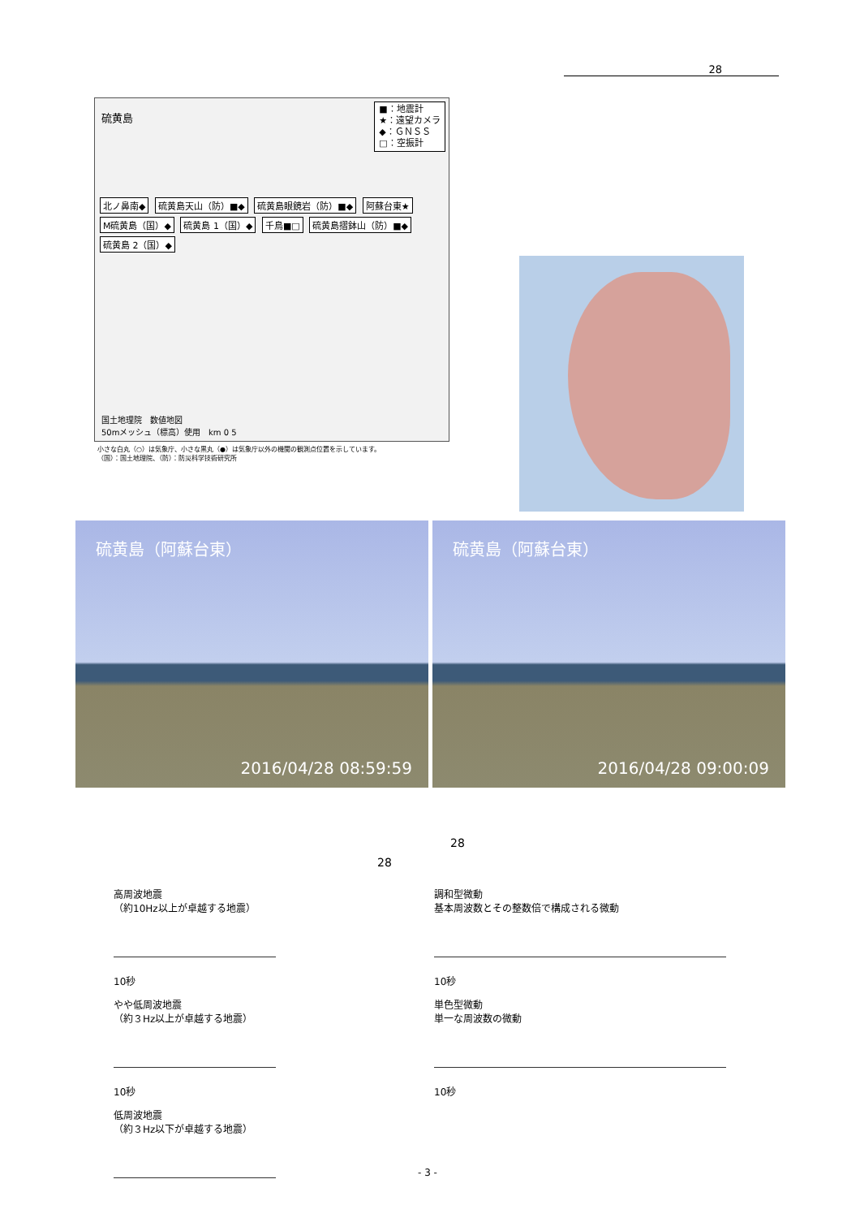28
硫黄島
■：地震計
★：遠望カメラ
◆：ＧＮＳＳ
□：空振計
北ノ鼻南◆ 硫黄島天山（防）■◆ 硫黄島眼鏡岩（防）■◆ 阿蘇台東★ M硫黄島（国）◆ 硫黄島 1（国）◆ 千鳥■□ 硫黄島摺鉢山（防）■◆ 硫黄島 2（国）◆
国土地理院　数値地図
50mメッシュ（標高）使用 km 0 5
小さな白丸（○）は気象庁、小さな黒丸（●）は気象庁以外の機関の観測点位置を示しています。
（国）：国土地理院、（防）：防災科学技術研究所
硫黄島（阿蘇台東）
2016/04/28 08:59:59
硫黄島（阿蘇台東）
2016/04/28 09:00:09
28
28
高周波地震
（約10Hz以上が卓越する地震）
10秒
やや低周波地震
（約３Hz以上が卓越する地震）
10秒
低周波地震
（約３Hz以下が卓越する地震）
調和型微動
基本周波数とその整数倍で構成される微動
10秒
単色型微動
単一な周波数の微動
10秒
- 3 -